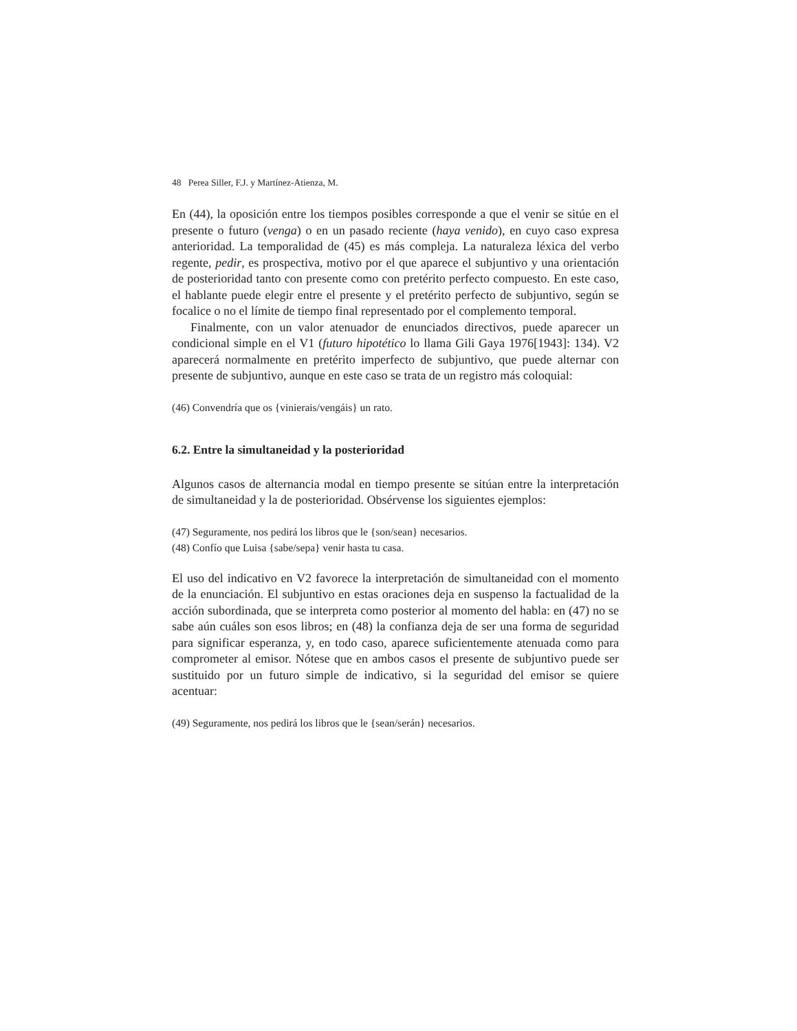48 Perea Siller, F.J. y Martínez-Atienza, M.
En (44), la oposición entre los tiempos posibles corresponde a que el venir se sitúe en el presente o futuro (venga) o en un pasado reciente (haya venido), en cuyo caso expresa anterioridad. La temporalidad de (45) es más compleja. La naturaleza léxica del verbo regente, pedir, es prospectiva, motivo por el que aparece el subjuntivo y una orientación de posterioridad tanto con presente como con pretérito perfecto compuesto. En este caso, el hablante puede elegir entre el presente y el pretérito perfecto de subjuntivo, según se focalice o no el límite de tiempo final representado por el complemento temporal.
Finalmente, con un valor atenuador de enunciados directivos, puede aparecer un condicional simple en el V1 (futuro hipotético lo llama Gili Gaya 1976[1943]: 134). V2 aparecerá normalmente en pretérito imperfecto de subjuntivo, que puede alternar con presente de subjuntivo, aunque en este caso se trata de un registro más coloquial:
(46) Convendría que os {vinierais/vengáis} un rato.
6.2. Entre la simultaneidad y la posterioridad
Algunos casos de alternancia modal en tiempo presente se sitúan entre la interpretación de simultaneidad y la de posterioridad. Obsérvense los siguientes ejemplos:
(47) Seguramente, nos pedirá los libros que le {son/sean} necesarios.
(48) Confío que Luisa {sabe/sepa} venir hasta tu casa.
El uso del indicativo en V2 favorece la interpretación de simultaneidad con el momento de la enunciación. El subjuntivo en estas oraciones deja en suspenso la factualidad de la acción subordinada, que se interpreta como posterior al momento del habla: en (47) no se sabe aún cuáles son esos libros; en (48) la confianza deja de ser una forma de seguridad para significar esperanza, y, en todo caso, aparece suficientemente atenuada como para comprometer al emisor. Nótese que en ambos casos el presente de subjuntivo puede ser sustituido por un futuro simple de indicativo, si la seguridad del emisor se quiere acentuar:
(49) Seguramente, nos pedirá los libros que le {sean/serán} necesarios.